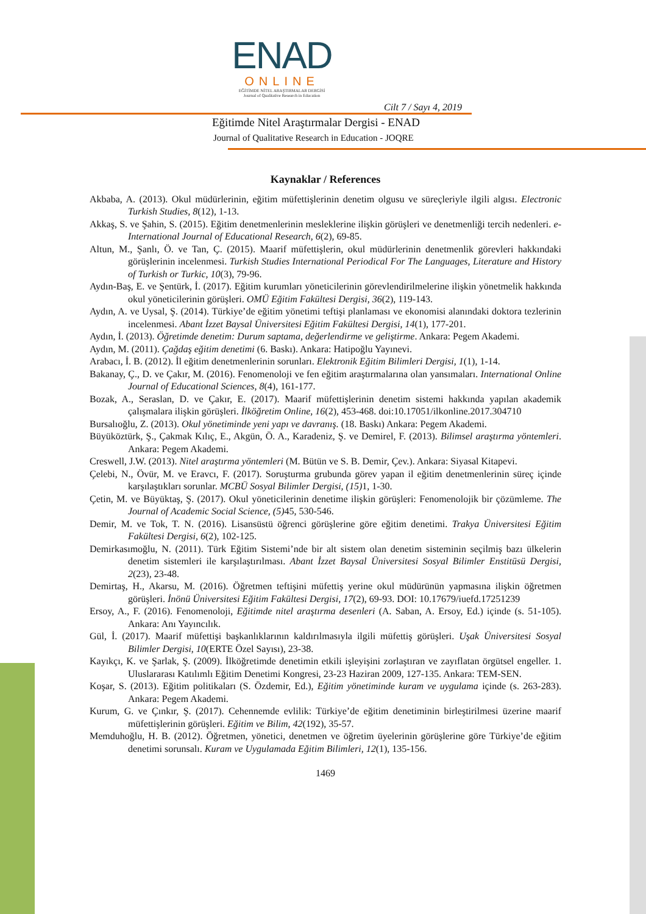ENAD
ONLINE
EĞİTİMDE NİTEL ARAŞTIRMALAR DERGİSİ
Journal of Qualitative Research in Education
Cilt 7 / Sayı 4, 2019
Eğitimde Nitel Araştırmalar Dergisi - ENAD
Journal of Qualitative Research in Education - JOQRE
Kaynaklar / References
Akbaba, A. (2013). Okul müdürlerinin, eğitim müfettişlerinin denetim olgusu ve süreçleriyle ilgili algısı. Electronic Turkish Studies, 8(12), 1-13.
Akkaş, S. ve Şahin, S. (2015). Eğitim denetmenlerinin mesleklerine ilişkin görüşleri ve denetmenliği tercih nedenleri. e-International Journal of Educational Research, 6(2), 69-85.
Altun, M., Şanlı, Ö. ve Tan, Ç. (2015). Maarif müfettişlerin, okul müdürlerinin denetmenlik görevleri hakkındaki görüşlerinin incelenmesi. Turkish Studies International Periodical For The Languages, Literature and History of Turkish or Turkic, 10(3), 79-96.
Aydın-Baş, E. ve Şentürk, İ. (2017). Eğitim kurumları yöneticilerinin görevlendirilmelerine ilişkin yönetmelik hakkında okul yöneticilerinin görüşleri. OMÜ Eğitim Fakültesi Dergisi, 36(2), 119-143.
Aydın, A. ve Uysal, Ş. (2014). Türkiye’de eğitim yönetimi teftişi planlaması ve ekonomisi alanındaki doktora tezlerinin incelenmesi. Abant İzzet Baysal Üniversitesi Eğitim Fakültesi Dergisi, 14(1), 177-201.
Aydın, İ. (2013). Öğretimde denetim: Durum saptama, değerlendirme ve geliştirme. Ankara: Pegem Akademi.
Aydın, M. (2011). Çağdaş eğitim denetimi (6. Baskı). Ankara: Hatipoğlu Yayınevi.
Arabacı, İ. B. (2012). İl eğitim denetmenlerinin sorunları. Elektronik Eğitim Bilimleri Dergisi, 1(1), 1-14.
Bakanay, Ç., D. ve Çakır, M. (2016). Fenomenoloji ve fen eğitim araştırmalarına olan yansımaları. International Online Journal of Educational Sciences, 8(4), 161-177.
Bozak, A., Seraslan, D. ve Çakır, E. (2017). Maarif müfettişlerinin denetim sistemi hakkında yapılan akademik çalışmalara ilişkin görüşleri. İlköğretim Online, 16(2), 453-468. doi:10.17051/ilkonline.2017.304710
Bursalıoğlu, Z. (2013). Okul yönetiminde yeni yapı ve davranış. (18. Baskı) Ankara: Pegem Akademi.
Büyüköztürk, Ş., Çakmak Kılıç, E., Akgün, Ö. A., Karadeniz, Ş. ve Demirel, F. (2013). Bilimsel araştırma yöntemleri. Ankara: Pegem Akademi.
Creswell, J.W. (2013). Nitel araştırma yöntemleri (M. Bütün ve S. B. Demir, Çev.). Ankara: Siyasal Kitapevi.
Çelebi, N., Övür, M. ve Eravcı, F. (2017). Soruşturma grubunda görev yapan il eğitim denetmenlerinin süreç içinde karşılaştıkları sorunlar. MCBÜ Sosyal Bilimler Dergisi, (15) 1, 1-30.
Çetin, M. ve Büyüktaş, Ş. (2017). Okul yöneticilerinin denetime ilişkin görüşleri: Fenomenolojik bir çözümleme. The Journal of Academic Social Science, (5) 45, 530-546.
Demir, M. ve Tok, T. N. (2016). Lisansüstü öğrenci görüşlerine göre eğitim denetimi. Trakya Üniversitesi Eğitim Fakültesi Dergisi, 6(2), 102-125.
Demirkasımoğlu, N. (2011). Türk Eğitim Sistemi’nde bir alt sistem olan denetim sisteminin seçilmiş bazı ülkelerin denetim sistemleri ile karşılaştırılması. Abant İzzet Baysal Üniversitesi Sosyal Bilimler Enstitüsü Dergisi, 2(23), 23-48.
Demirtaş, H., Akarsu, M. (2016). Öğretmen teftişini müfettiş yerine okul müdürünün yapmasına ilişkin öğretmen görüşleri. İnönü Üniversitesi Eğitim Fakültesi Dergisi, 17(2), 69-93. DOI: 10.17679/iuefd.17251239
Ersoy, A., F. (2016). Fenomenoloji, Eğitimde nitel araştırma desenleri (A. Saban, A. Ersoy, Ed.) içinde (s. 51-105). Ankara: Anı Yayıncılık.
Gül, İ. (2017). Maarif müfettişi başkanlıklarının kaldırılmasıyla ilgili müfettiş görüşleri. Uşak Üniversitesi Sosyal Bilimler Dergisi, 10(ERTE Özel Sayısı), 23-38.
Kayıkçı, K. ve Şarlak, Ş. (2009). İlköğretimde denetimin etkili işleyişini zorlaştıran ve zayıflatan örgütsel engeller. 1. Uluslararası Katılımlı Eğitim Denetimi Kongresi, 23-23 Haziran 2009, 127-135. Ankara: TEM-SEN.
Koşar, S. (2013). Eğitim politikaları (S. Özdemir, Ed.), Eğitim yönetiminde kuram ve uygulama içinde (s. 263-283). Ankara: Pegem Akademi.
Kurum, G. ve Çınkır, Ş. (2017). Cehennemde evlilik: Türkiye’de eğitim denetiminin birleştirilmesi üzerine maarif müfettişlerinin görüşleri. Eğitim ve Bilim, 42(192), 35-57.
Memduhoğlu, H. B. (2012). Öğretmen, yönetici, denetmen ve öğretim üyelerinin görüşlerine göre Türkiye’de eğitim denetimi sorunsalı. Kuram ve Uygulamada Eğitim Bilimleri, 12(1), 135-156.
1469